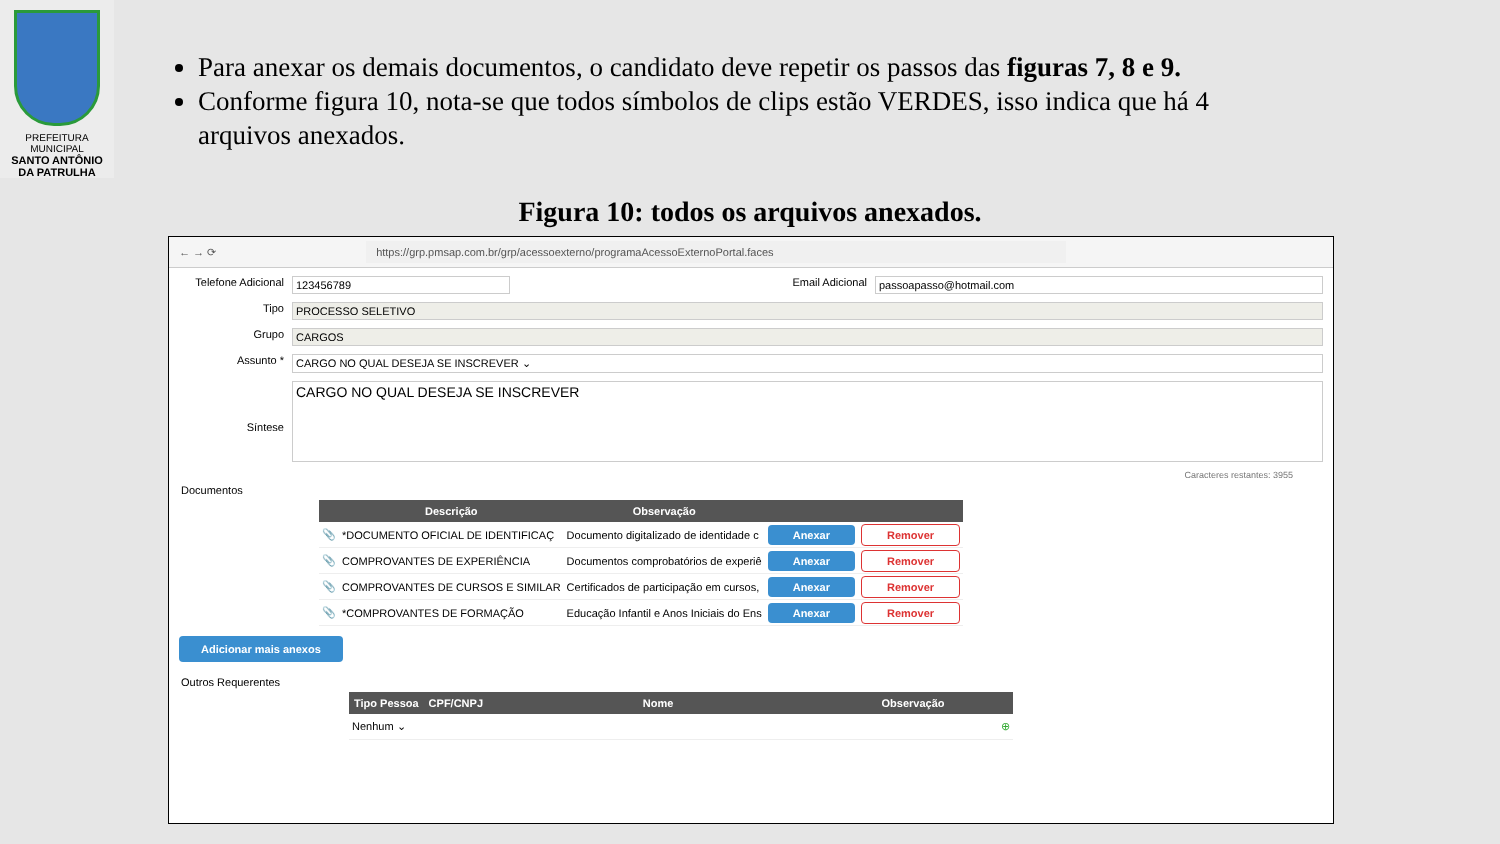PREFEITURA MUNICIPAL
SANTO ANTÔNIO
DA PATRULHA
Para anexar os demais documentos, o candidato deve repetir os passos das figuras 7, 8 e 9.
Conforme figura 10, nota-se que todos símbolos de clips estão VERDES, isso indica que há 4 arquivos anexados.
Figura 10: todos os arquivos anexados.
← → ⟳ https://grp.pmsap.com.br/grp/acessoexterno/programaAcessoExternoPortal.faces
Telefone Adicional 123456789 Email Adicional passoapasso@hotmail.com
Tipo PROCESSO SELETIVO
Grupo CARGOS
Assunto * CARGO NO QUAL DESEJA SE INSCREVER ⌄
Síntese CARGO NO QUAL DESEJA SE INSCREVER
Caracteres restantes: 3955
Documentos
| | Descrição | Observação | | |
| --- | --- | --- | --- | --- |
| 📎 | *DOCUMENTO OFICIAL DE IDENTIFICAÇ | Documento digitalizado de identidade c | Anexar | Remover |
| 📎 | COMPROVANTES DE EXPERIÊNCIA | Documentos comprobatórios de experiê | Anexar | Remover |
| 📎 | COMPROVANTES DE CURSOS E SIMILAR | Certificados de participação em cursos, | Anexar | Remover |
| 📎 | *COMPROVANTES DE FORMAÇÃO | Educação Infantil e Anos Iniciais do Ens | Anexar | Remover |
Adicionar mais anexos
Outros Requerentes
| Tipo Pessoa | CPF/CNPJ | Nome | Observação | |
| --- | --- | --- | --- | --- |
| Nenhum ⌄ | | | | ⊕ |